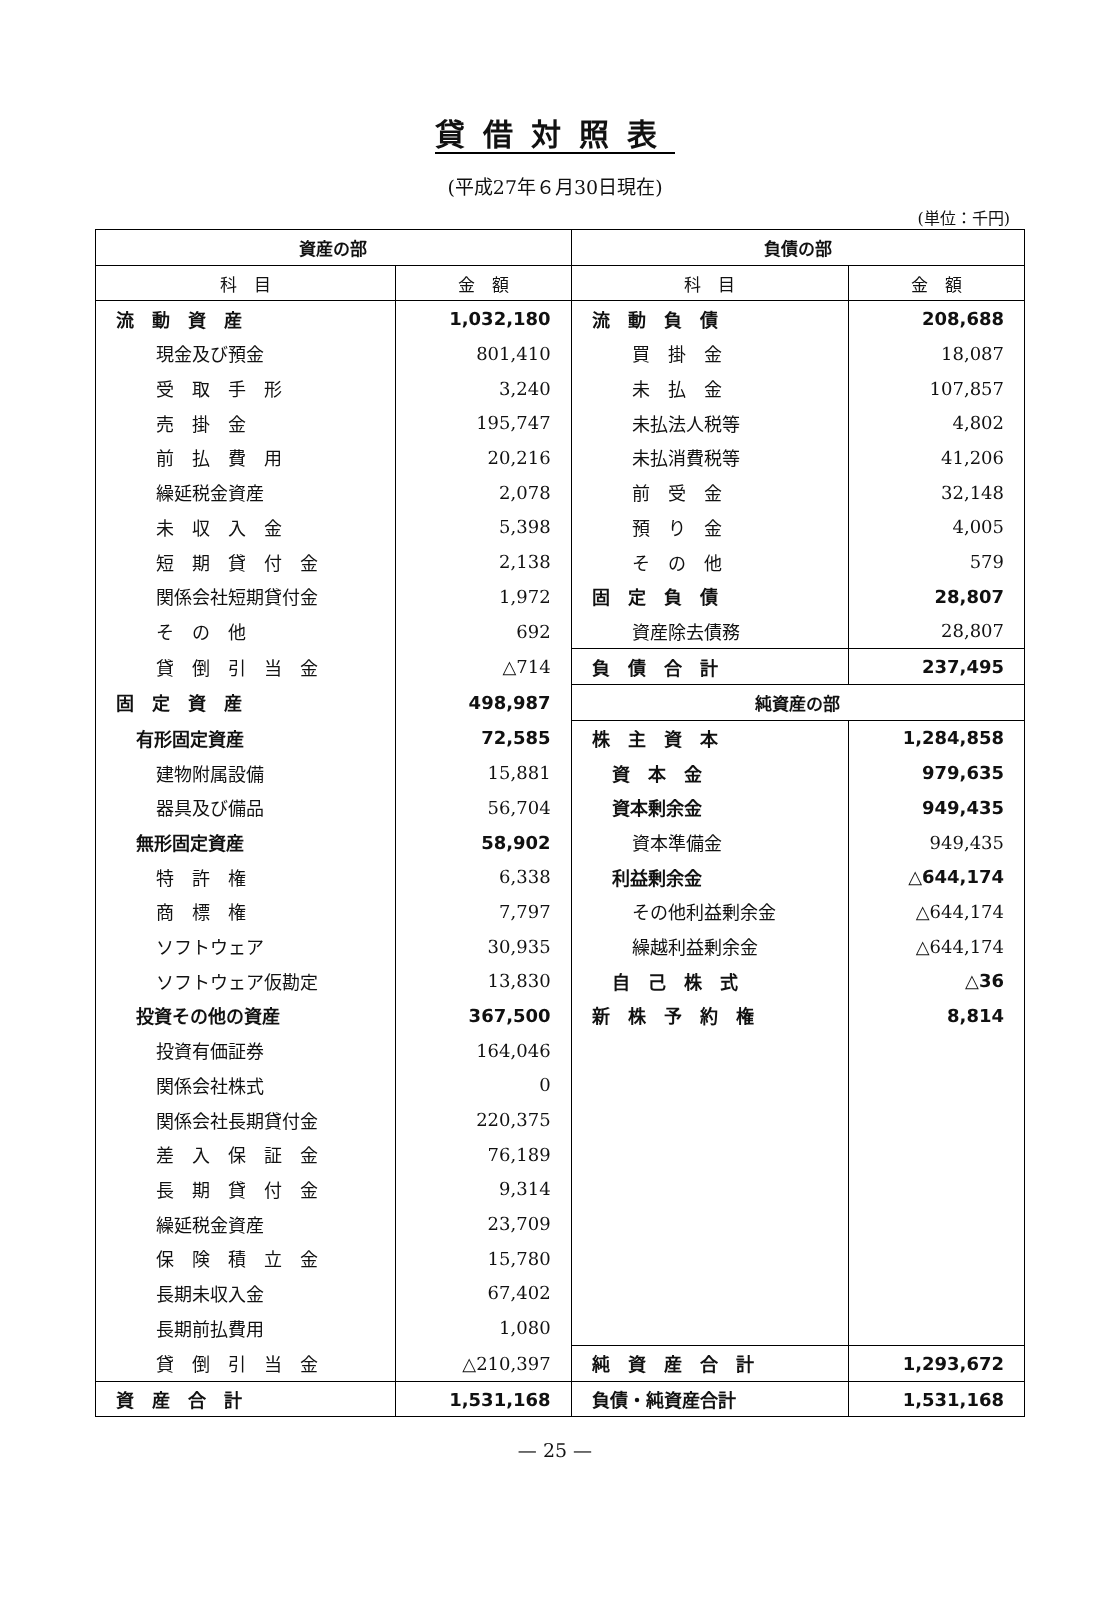貸借対照表
(平成27年６月30日現在)
(単位：千円)
| 資産の部 | | 負債の部 | |
| --- | --- | --- | --- |
| 科 目 | 金 額 | 科 目 | 金 額 |
| 流 動 資 産 | 1,032,180 | 流 動 負 債 | 208,688 |
| 現金及び預金 | 801,410 | 買 掛 金 | 18,087 |
| 受 取 手 形 | 3,240 | 未 払 金 | 107,857 |
| 売 掛 金 | 195,747 | 未払法人税等 | 4,802 |
| 前 払 費 用 | 20,216 | 未払消費税等 | 41,206 |
| 繰延税金資産 | 2,078 | 前 受 金 | 32,148 |
| 未 収 入 金 | 5,398 | 預 り 金 | 4,005 |
| 短 期 貸 付 金 | 2,138 | そ の 他 | 579 |
| 関係会社短期貸付金 | 1,972 | 固 定 負 債 | 28,807 |
| そ の 他 | 692 | 資産除去債務 | 28,807 |
| 貸 倒 引 当 金 | △714 | 負 債 合 計 | 237,495 |
| 固 定 資 産 | 498,987 | 純資産の部 | |
| 有形固定資産 | 72,585 | 株 主 資 本 | 1,284,858 |
| 建物附属設備 | 15,881 | 資 本 金 | 979,635 |
| 器具及び備品 | 56,704 | 資本剰余金 | 949,435 |
| 無形固定資産 | 58,902 | 資本準備金 | 949,435 |
| 特 許 権 | 6,338 | 利益剰余金 | △644,174 |
| 商 標 権 | 7,797 | その他利益剰余金 | △644,174 |
| ソフトウェア | 30,935 | 繰越利益剰余金 | △644,174 |
| ソフトウェア仮勘定 | 13,830 | 自 己 株 式 | △36 |
| 投資その他の資産 | 367,500 | 新 株 予 約 権 | 8,814 |
| 投資有価証券 | 164,046 | | |
| 関係会社株式 | 0 | | |
| 関係会社長期貸付金 | 220,375 | | |
| 差 入 保 証 金 | 76,189 | | |
| 長 期 貸 付 金 | 9,314 | | |
| 繰延税金資産 | 23,709 | | |
| 保 険 積 立 金 | 15,780 | | |
| 長期未収入金 | 67,402 | | |
| 長期前払費用 | 1,080 | | |
| 貸 倒 引 当 金 | △210,397 | 純 資 産 合 計 | 1,293,672 |
| 資 産 合 計 | 1,531,168 | 負債・純資産合計 | 1,531,168 |
— 25 —